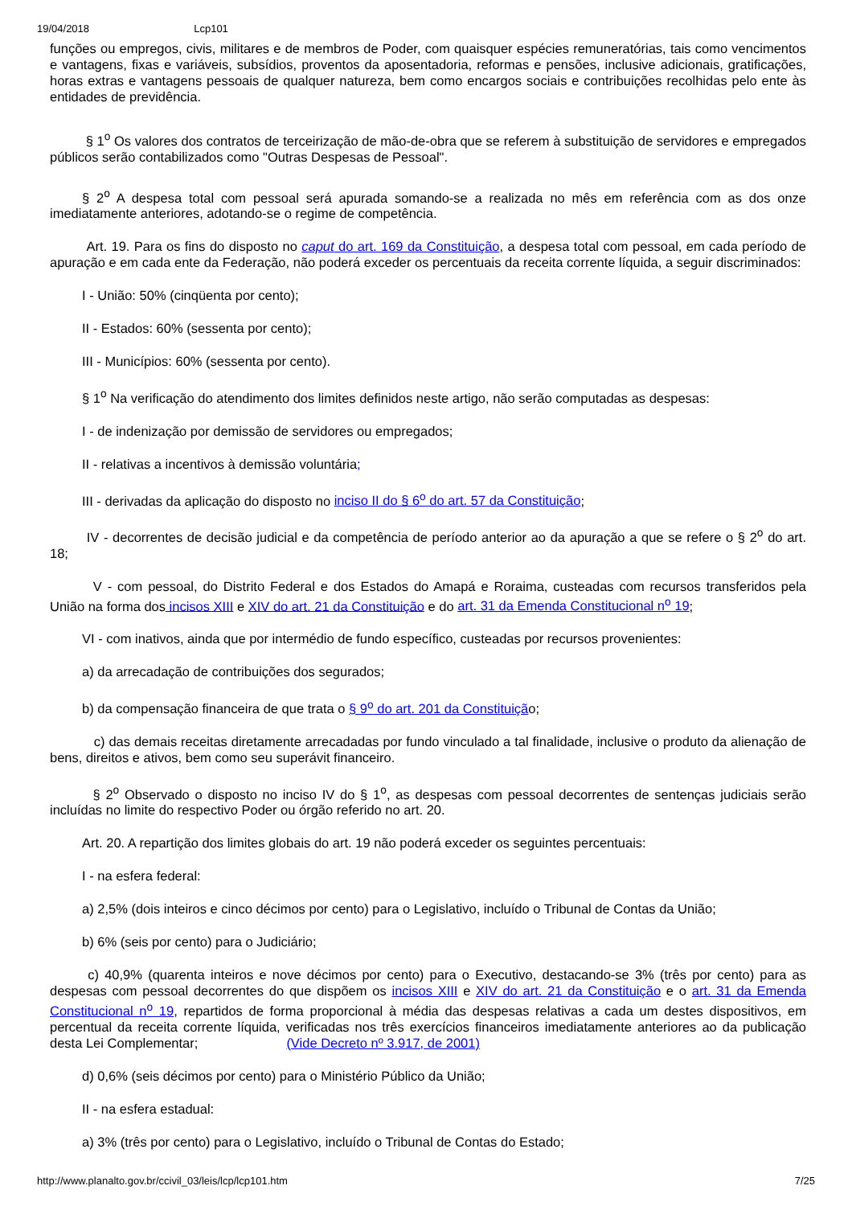19/04/2018 Lcp101
funções ou empregos, civis, militares e de membros de Poder, com quaisquer espécies remuneratórias, tais como vencimentos e vantagens, fixas e variáveis, subsídios, proventos da aposentadoria, reformas e pensões, inclusive adicionais, gratificações, horas extras e vantagens pessoais de qualquer natureza, bem como encargos sociais e contribuições recolhidas pelo ente às entidades de previdência.
§ 1<sup>o</sup> Os valores dos contratos de terceirização de mão-de-obra que se referem à substituição de servidores e empregados públicos serão contabilizados como "Outras Despesas de Pessoal".
§ 2<sup>o</sup> A despesa total com pessoal será apurada somando-se a realizada no mês em referência com as dos onze imediatamente anteriores, adotando-se o regime de competência.
Art. 19. Para os fins do disposto no caput do art. 169 da Constituição, a despesa total com pessoal, em cada período de apuração e em cada ente da Federação, não poderá exceder os percentuais da receita corrente líquida, a seguir discriminados:
I - União: 50% (cinqüenta por cento);
II - Estados: 60% (sessenta por cento);
III - Municípios: 60% (sessenta por cento).
§ 1<sup>o</sup> Na verificação do atendimento dos limites definidos neste artigo, não serão computadas as despesas:
I - de indenização por demissão de servidores ou empregados;
II - relativas a incentivos à demissão voluntária;
III - derivadas da aplicação do disposto no inciso II do § 6<sup>o</sup> do art. 57 da Constituição;
IV - decorrentes de decisão judicial e da competência de período anterior ao da apuração a que se refere o § 2<sup>o</sup> do art. 18;
V - com pessoal, do Distrito Federal e dos Estados do Amapá e Roraima, custeadas com recursos transferidos pela União na forma dos incisos XIII e XIV do art. 21 da Constituição e do art. 31 da Emenda Constitucional n<sup>o</sup> 19;
VI - com inativos, ainda que por intermédio de fundo específico, custeadas por recursos provenientes:
a) da arrecadação de contribuições dos segurados;
b) da compensação financeira de que trata o § 9<sup>o</sup> do art. 201 da Constituição;
c) das demais receitas diretamente arrecadadas por fundo vinculado a tal finalidade, inclusive o produto da alienação de bens, direitos e ativos, bem como seu superávit financeiro.
§ 2<sup>o</sup> Observado o disposto no inciso IV do § 1<sup>o</sup>, as despesas com pessoal decorrentes de sentenças judiciais serão incluídas no limite do respectivo Poder ou órgão referido no art. 20.
Art. 20. A repartição dos limites globais do art. 19 não poderá exceder os seguintes percentuais:
I - na esfera federal:
a) 2,5% (dois inteiros e cinco décimos por cento) para o Legislativo, incluído o Tribunal de Contas da União;
b) 6% (seis por cento) para o Judiciário;
c) 40,9% (quarenta inteiros e nove décimos por cento) para o Executivo, destacando-se 3% (três por cento) para as despesas com pessoal decorrentes do que dispõem os incisos XIII e XIV do art. 21 da Constituição e o art. 31 da Emenda Constitucional n<sup>o</sup> 19, repartidos de forma proporcional à média das despesas relativas a cada um destes dispositivos, em percentual da receita corrente líquida, verificadas nos três exercícios financeiros imediatamente anteriores ao da publicação desta Lei Complementar; (Vide Decreto nº 3.917, de 2001)
d) 0,6% (seis décimos por cento) para o Ministério Público da União;
II - na esfera estadual:
a) 3% (três por cento) para o Legislativo, incluído o Tribunal de Contas do Estado;
http://www.planalto.gov.br/ccivil_03/leis/lcp/lcp101.htm 7/25